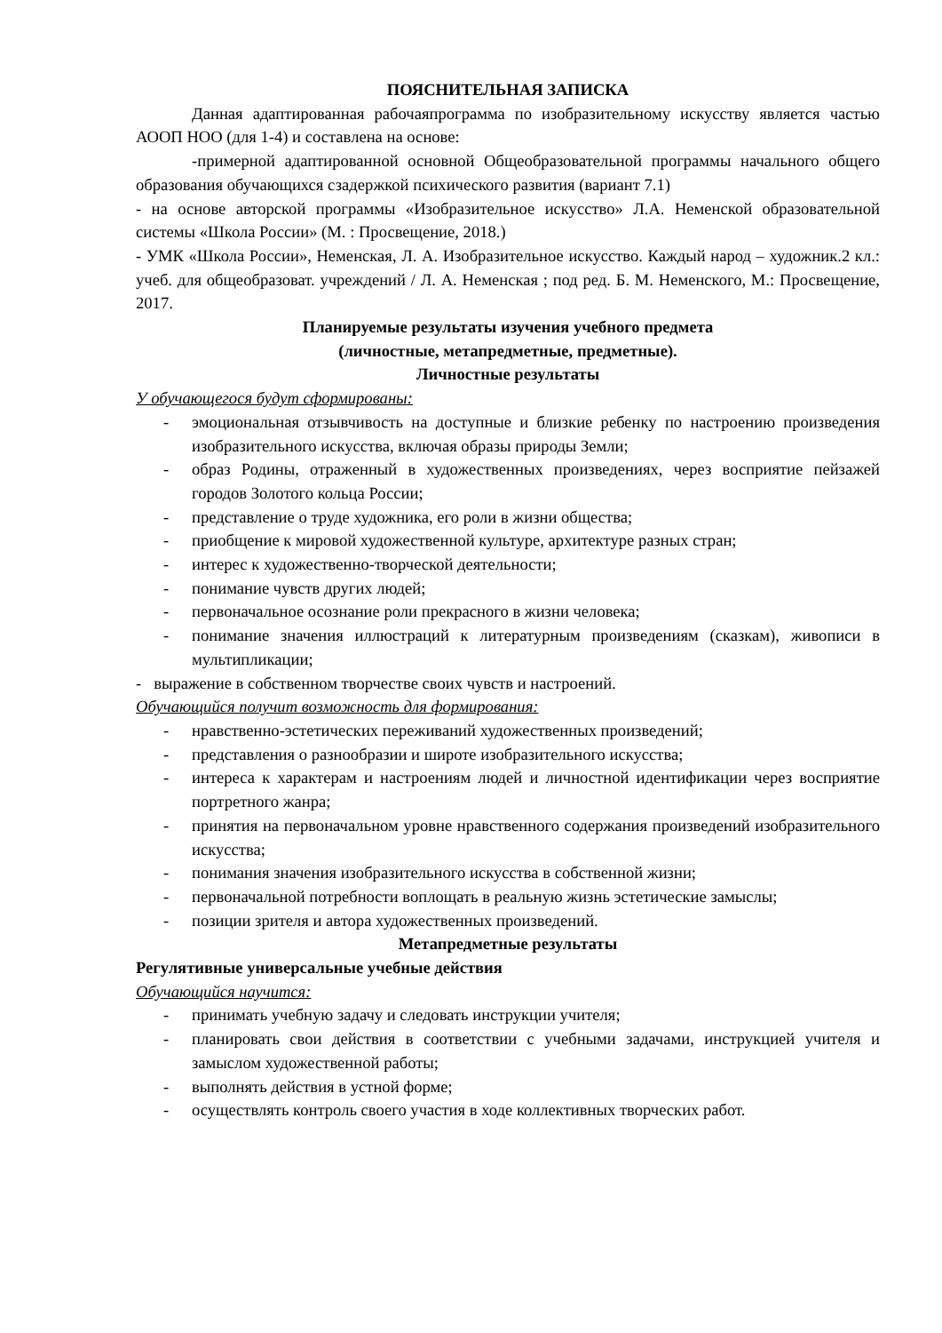ПОЯСНИТЕЛЬНАЯ ЗАПИСКА
Данная адаптированная рабочаяпрограмма по изобразительному искусству является частью АООП НОО (для 1-4) и составлена на основе:
-примерной адаптированной основной Общеобразовательной программы начального общего образования обучающихся сзадержкой психического развития (вариант 7.1)
- на основе авторской программы «Изобразительное искусство» Л.А. Неменской образовательной системы «Школа России» (М. : Просвещение, 2018.)
- УМК «Школа России», Неменская, Л. А. Изобразительное искусство. Каждый народ – художник.2 кл.: учеб. для общеобразоват. учреждений / Л. А. Неменская ; под ред. Б. М. Неменского, М.: Просвещение, 2017.
Планируемые результаты изучения учебного предмета
(личностные, метапредметные, предметные).
Личностные результаты
У обучающегося будут сформированы:
- эмоциональная отзывчивость на доступные и близкие ребенку по настроению произведения изобразительного искусства, включая образы природы Земли;
- образ Родины, отраженный в художественных произведениях, через восприятие пейзажей городов Золотого кольца России;
- представление о труде художника, его роли в жизни общества;
- приобщение к мировой художественной культуре, архитектуре разных стран;
- интерес к художественно-творческой деятельности;
- понимание чувств других людей;
- первоначальное осознание роли прекрасного в жизни человека;
- понимание значения иллюстраций к литературным произведениям (сказкам), живописи в мультипликации;
- выражение в собственном творчестве своих чувств и настроений.
Обучающийся получит возможность для формирования:
- нравственно-эстетических переживаний художественных произведений;
- представления о разнообразии и широте изобразительного искусства;
- интереса к характерам и настроениям людей и личностной идентификации через восприятие портретного жанра;
- принятия на первоначальном уровне нравственного содержания произведений изобразительного искусства;
- понимания значения изобразительного искусства в собственной жизни;
- первоначальной потребности воплощать в реальную жизнь эстетические замыслы;
- позиции зрителя и автора художественных произведений.
Метапредметные результаты
Регулятивные универсальные учебные действия
Обучающийся научится:
- принимать учебную задачу и следовать инструкции учителя;
- планировать свои действия в соответствии с учебными задачами, инструкцией учителя и замыслом художественной работы;
- выполнять действия в устной форме;
- осуществлять контроль своего участия в ходе коллективных творческих работ.